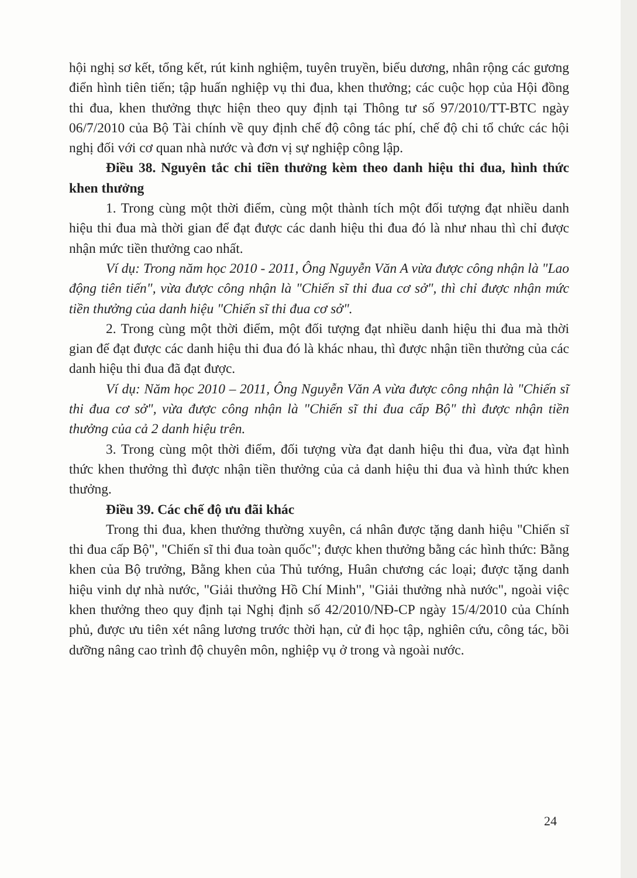hội nghị sơ kết, tổng kết, rút kinh nghiệm, tuyên truyền, biểu dương, nhân rộng các gương điển hình tiên tiến; tập huấn nghiệp vụ thi đua, khen thưởng; các cuộc họp của Hội đồng thi đua, khen thưởng thực hiện theo quy định tại Thông tư số 97/2010/TT-BTC ngày 06/7/2010 của Bộ Tài chính về quy định chế độ công tác phí, chế độ chi tổ chức các hội nghị đối với cơ quan nhà nước và đơn vị sự nghiệp công lập.
Điều 38. Nguyên tắc chi tiền thưởng kèm theo danh hiệu thi đua, hình thức khen thưởng
1. Trong cùng một thời điểm, cùng một thành tích một đối tượng đạt nhiều danh hiệu thi đua mà thời gian để đạt được các danh hiệu thi đua đó là như nhau thì chỉ được nhận mức tiền thưởng cao nhất.
Ví dụ: Trong năm học 2010 - 2011, Ông Nguyễn Văn A vừa được công nhận là "Lao động tiên tiến", vừa được công nhận là "Chiến sĩ thi đua cơ sở", thì chỉ được nhận mức tiền thưởng của danh hiệu "Chiến sĩ thi đua cơ sở".
2. Trong cùng một thời điểm, một đối tượng đạt nhiều danh hiệu thi đua mà thời gian để đạt được các danh hiệu thi đua đó là khác nhau, thì được nhận tiền thưởng của các danh hiệu thi đua đã đạt được.
Ví dụ: Năm học 2010 – 2011, Ông Nguyễn Văn A vừa được công nhận là "Chiến sĩ thi đua cơ sở", vừa được công nhận là "Chiến sĩ thi đua cấp Bộ" thì được nhận tiền thưởng của cả 2 danh hiệu trên.
3. Trong cùng một thời điểm, đối tượng vừa đạt danh hiệu thi đua, vừa đạt hình thức khen thưởng thì được nhận tiền thưởng của cả danh hiệu thi đua và hình thức khen thưởng.
Điều 39. Các chế độ ưu đãi khác
Trong thi đua, khen thưởng thường xuyên, cá nhân được tặng danh hiệu "Chiến sĩ thi đua cấp Bộ", "Chiến sĩ thi đua toàn quốc"; được khen thưởng bằng các hình thức: Bằng khen của Bộ trưởng, Bằng khen của Thủ tướng, Huân chương các loại; được tặng danh hiệu vinh dự nhà nước, "Giải thưởng Hồ Chí Minh", "Giải thưởng nhà nước", ngoài việc khen thưởng theo quy định tại Nghị định số 42/2010/NĐ-CP ngày 15/4/2010 của Chính phủ, được ưu tiên xét nâng lương trước thời hạn, cử đi học tập, nghiên cứu, công tác, bồi dưỡng nâng cao trình độ chuyên môn, nghiệp vụ ở trong và ngoài nước.
24